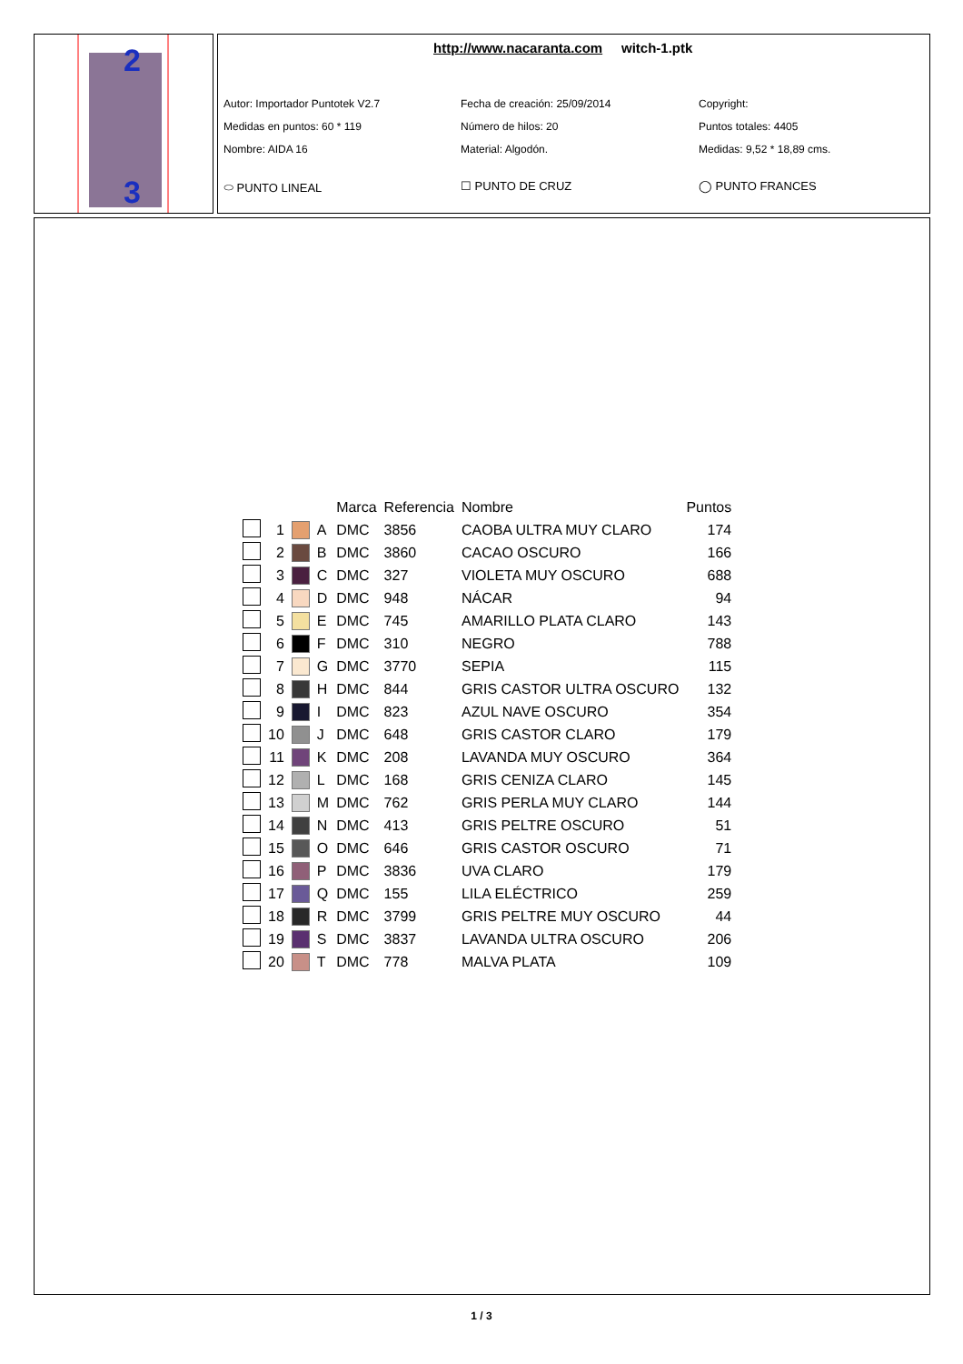2
3
http://www.nacaranta.com witch-1.ptk
Autor: Importador Puntotek V2.7
Fecha de creación: 25/09/2014
Copyright:
Medidas en puntos: 60 * 119
Número de hilos: 20
Puntos totales: 4405
Nombre: AIDA 16
Material: Algodón.
Medidas: 9,52 * 18,89 cms.
⬭ PUNTO LINEAL
☐ PUNTO DE CRUZ
◯ PUNTO FRANCES
| | | | | Marca | Referencia | Nombre | Puntos |
| --- | --- | --- | --- | --- | --- | --- | --- |
| | 1 | | A | DMC | 3856 | CAOBA ULTRA MUY CLARO | 174 |
| | 2 | | B | DMC | 3860 | CACAO OSCURO | 166 |
| | 3 | | C | DMC | 327 | VIOLETA MUY OSCURO | 688 |
| | 4 | | D | DMC | 948 | NÁCAR | 94 |
| | 5 | | E | DMC | 745 | AMARILLO PLATA CLARO | 143 |
| | 6 | | F | DMC | 310 | NEGRO | 788 |
| | 7 | | G | DMC | 3770 | SEPIA | 115 |
| | 8 | | H | DMC | 844 | GRIS CASTOR ULTRA OSCURO | 132 |
| | 9 | | I | DMC | 823 | AZUL NAVE OSCURO | 354 |
| | 10 | | J | DMC | 648 | GRIS CASTOR CLARO | 179 |
| | 11 | | K | DMC | 208 | LAVANDA MUY OSCURO | 364 |
| | 12 | | L | DMC | 168 | GRIS CENIZA CLARO | 145 |
| | 13 | | M | DMC | 762 | GRIS PERLA MUY CLARO | 144 |
| | 14 | | N | DMC | 413 | GRIS PELTRE OSCURO | 51 |
| | 15 | | O | DMC | 646 | GRIS CASTOR OSCURO | 71 |
| | 16 | | P | DMC | 3836 | UVA CLARO | 179 |
| | 17 | | Q | DMC | 155 | LILA ELÉCTRICO | 259 |
| | 18 | | R | DMC | 3799 | GRIS PELTRE MUY OSCURO | 44 |
| | 19 | | S | DMC | 3837 | LAVANDA ULTRA OSCURO | 206 |
| | 20 | | T | DMC | 778 | MALVA PLATA | 109 |
1 / 3